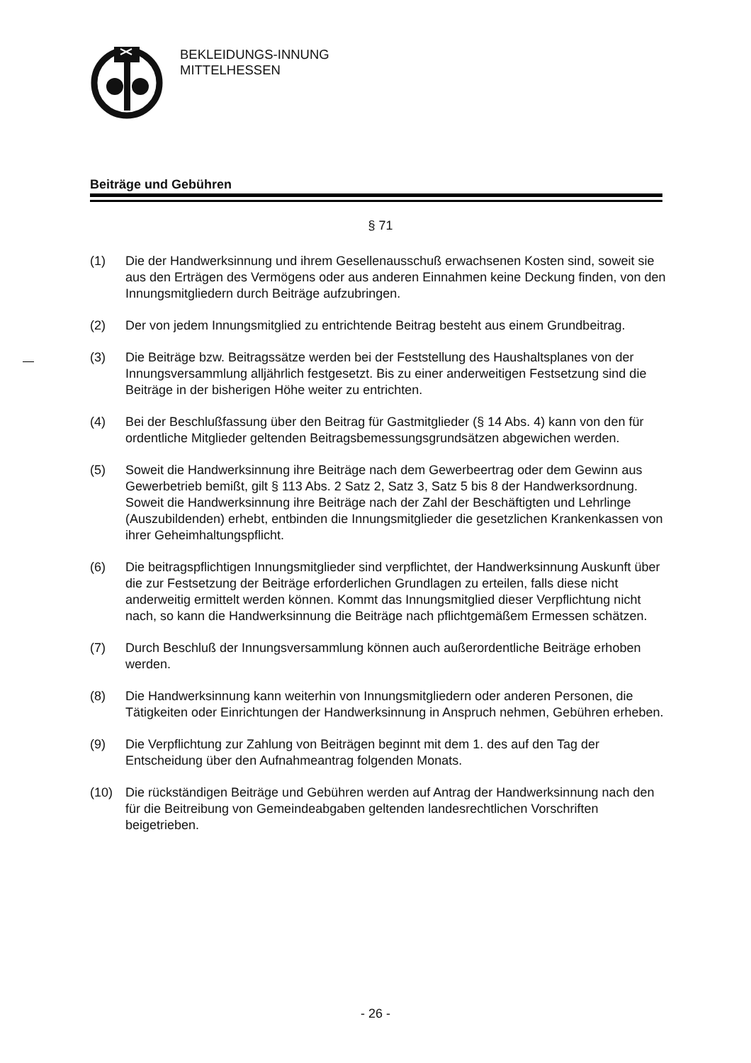BEKLEIDUNGS-INNUNG
MITTELHESSEN
Beiträge und Gebühren
§ 71
(1) Die der Handwerksinnung und ihrem Gesellenausschuß erwachsenen Kosten sind, soweit sie aus den Erträgen des Vermögens oder aus anderen Einnahmen keine Deckung finden, von den Innungsmitgliedern durch Beiträge aufzubringen.
(2) Der von jedem Innungsmitglied zu entrichtende Beitrag besteht aus einem Grundbeitrag.
(3) Die Beiträge bzw. Beitragssätze werden bei der Feststellung des Haushaltsplanes von der Innungsversammlung alljährlich festgesetzt. Bis zu einer anderweitigen Festsetzung sind die Beiträge in der bisherigen Höhe weiter zu entrichten.
(4) Bei der Beschlußfassung über den Beitrag für Gastmitglieder (§ 14 Abs. 4) kann von den für ordentliche Mitglieder geltenden Beitragsbemessungsgrundsätzen abgewichen werden.
(5) Soweit die Handwerksinnung ihre Beiträge nach dem Gewerbeertrag oder dem Gewinn aus Gewerbetrieb bemißt, gilt § 113 Abs. 2 Satz 2, Satz 3, Satz 5 bis 8 der Handwerksordnung. Soweit die Handwerksinnung ihre Beiträge nach der Zahl der Beschäftigten und Lehrlinge (Auszubildenden) erhebt, entbinden die Innungsmitglieder die gesetzlichen Krankenkassen von ihrer Geheimhaltungspflicht.
(6) Die beitragspflichtigen Innungsmitglieder sind verpflichtet, der Handwerksinnung Auskunft über die zur Festsetzung der Beiträge erforderlichen Grundlagen zu erteilen, falls diese nicht anderweitig ermittelt werden können. Kommt das Innungsmitglied dieser Verpflichtung nicht nach, so kann die Handwerksinnung die Beiträge nach pflichtgemäßem Ermessen schätzen.
(7) Durch Beschluß der Innungsversammlung können auch außerordentliche Beiträge erhoben werden.
(8) Die Handwerksinnung kann weiterhin von Innungsmitgliedern oder anderen Personen, die Tätigkeiten oder Einrichtungen der Handwerksinnung in Anspruch nehmen, Gebühren erheben.
(9) Die Verpflichtung zur Zahlung von Beiträgen beginnt mit dem 1. des auf den Tag der Entscheidung über den Aufnahmeantrag folgenden Monats.
(10) Die rückständigen Beiträge und Gebühren werden auf Antrag der Handwerksinnung nach den für die Beitreibung von Gemeindeabgaben geltenden landesrechtlichen Vorschriften beigetrieben.
- 26 -